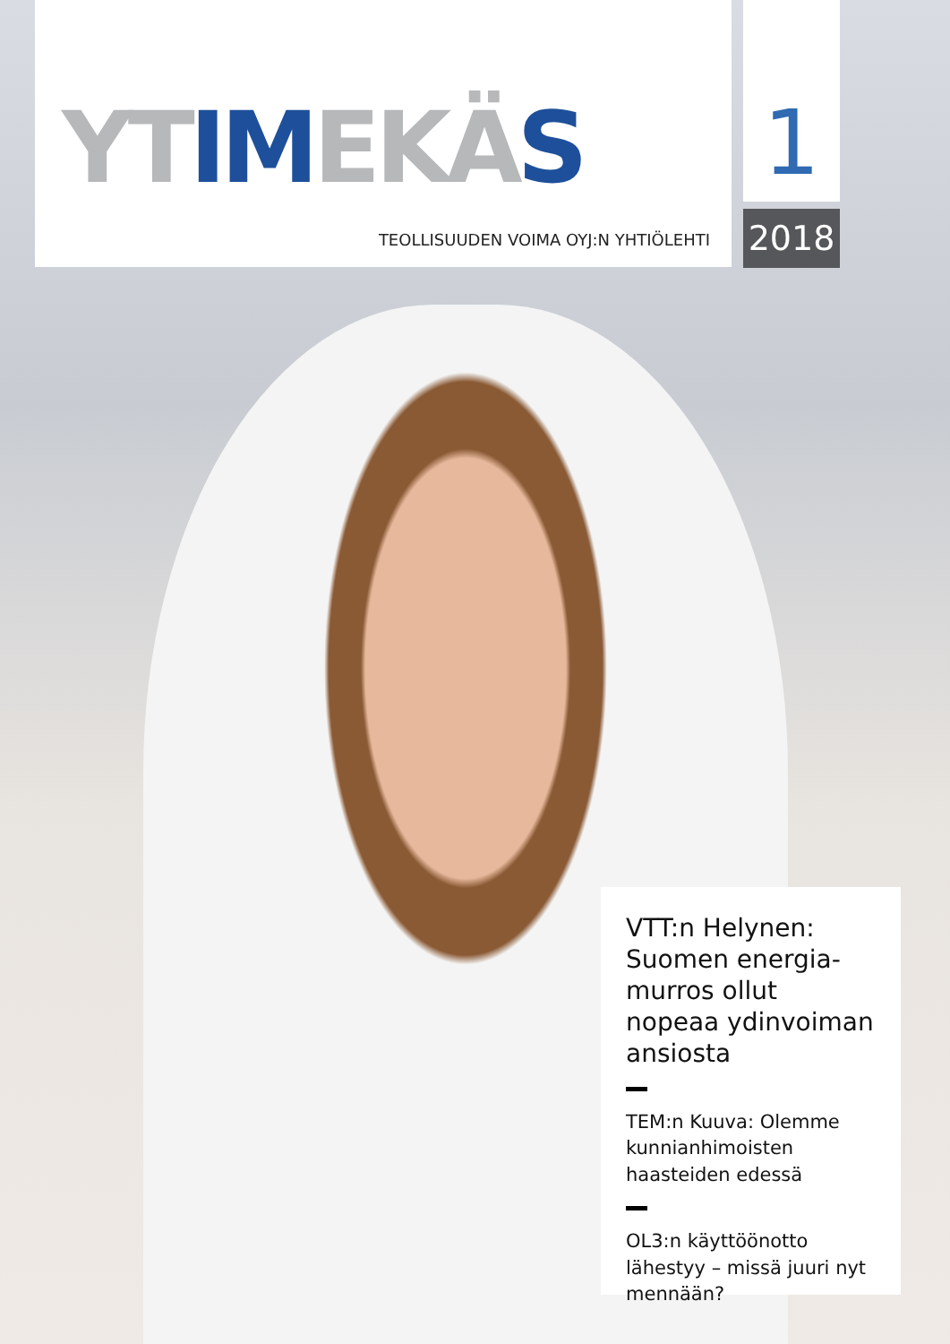YTIMEKÄS
TEOLLISUUDEN VOIMA OYJ:N YHTIÖLEHTI
1
2018
VTT:n Helynen: Suomen energia-murros ollut nopeaa ydinvoiman ansiosta
TEM:n Kuuva: Olemme kunnianhimoisten haasteiden edessä
OL3:n käyttöönotto lähestyy – missä juuri nyt mennään?